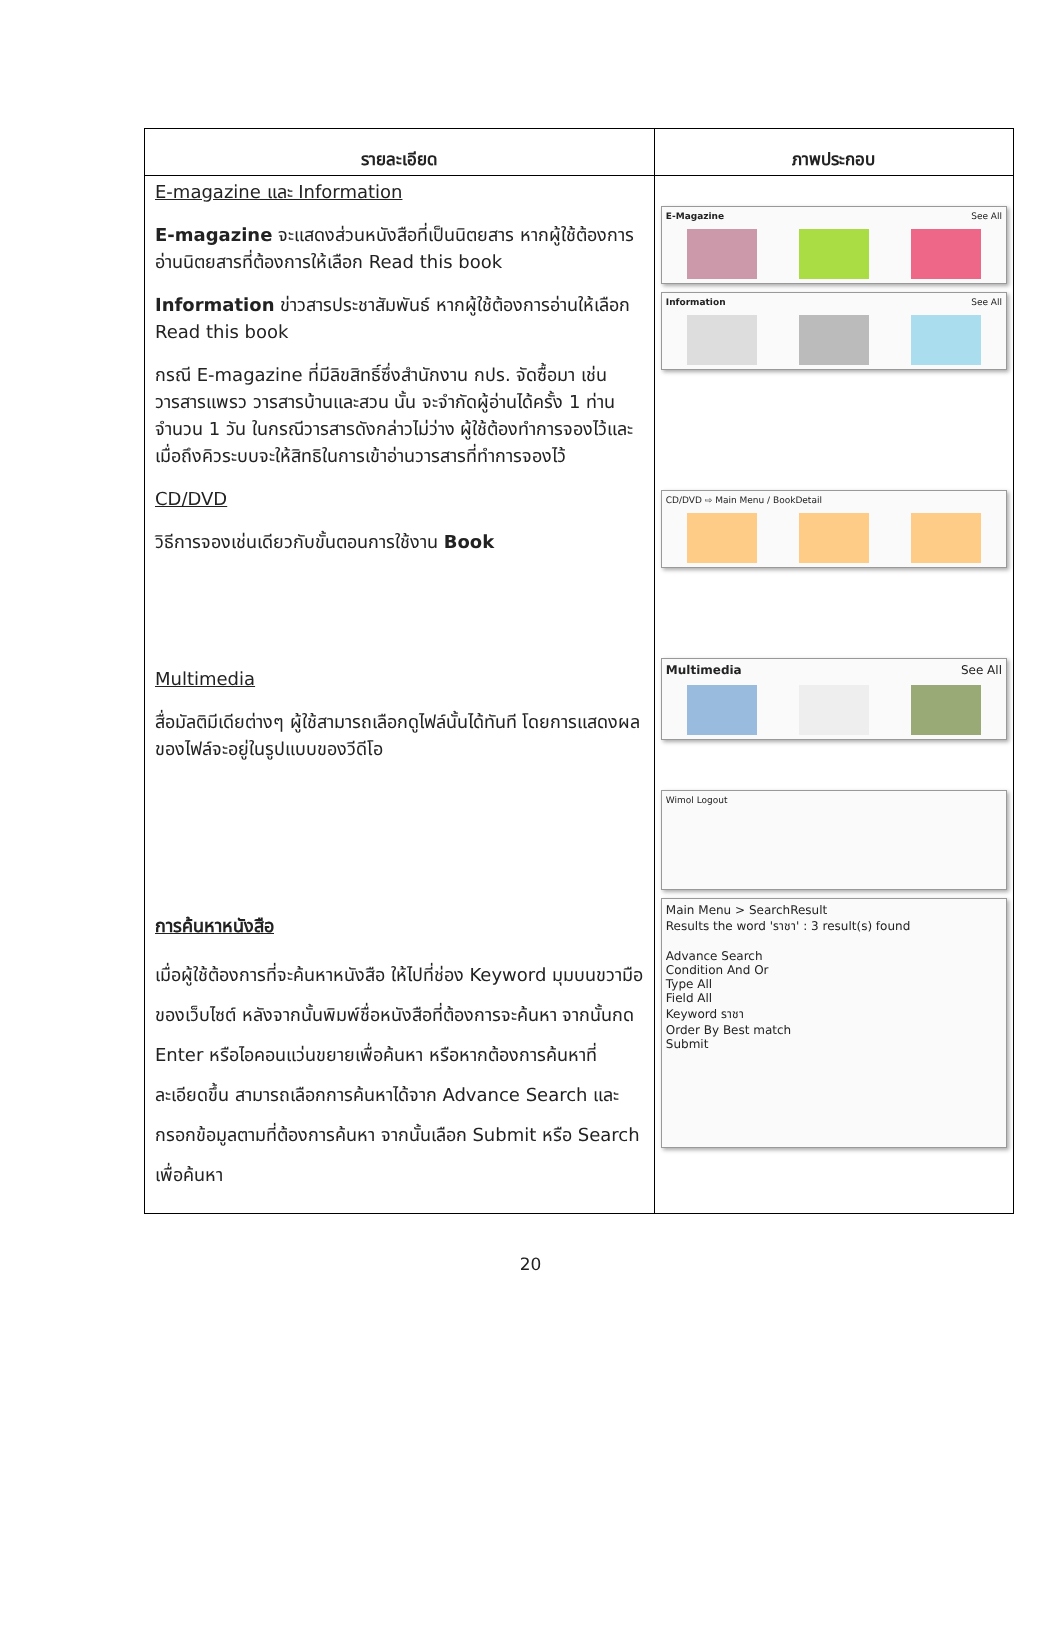| รายละเอียด | ภาพประกอบ |
| --- | --- |
| E-magazine และ Information E-magazine จะแสดงส่วนหนังสือที่เป็นนิตยสาร หากผู้ใช้ต้องการอ่านนิตยสารที่ต้องการให้เลือก Read this book Information ข่าวสารประชาสัมพันธ์ หากผู้ใช้ต้องการอ่านให้เลือก Read this book กรณี E-magazine ที่มีลิขสิทธิ์ซึ่งสำนักงาน กปร. จัดซื้อมา เช่น วารสารแพรว วารสารบ้านและสวน นั้น จะจำกัดผู้อ่านได้ครั้ง 1 ท่านจำนวน 1 วัน ในกรณีวารสารดังกล่าวไม่ว่าง ผู้ใช้ต้องทำการจองไว้และเมื่อถึงคิวระบบจะให้สิทธิในการเข้าอ่านวารสารที่ทำการจองไว้ CD/DVD วิธีการจองเช่นเดียวกับขั้นตอนการใช้งาน Book Multimedia สื่อมัลติมีเดียต่างๆ ผู้ใช้สามารถเลือกดูไฟล์นั้นได้ทันที โดยการแสดงผลของไฟล์จะอยู่ในรูปแบบของวีดีโอ การค้นหาหนังสือ เมื่อผู้ใช้ต้องการที่จะค้นหาหนังสือ ให้ไปที่ช่อง Keyword มุมบนขวามือของเว็บไซต์ หลังจากนั้นพิมพ์ชื่อหนังสือที่ต้องการจะค้นหา จากนั้นกด Enter หรือไอคอนแว่นขยายเพื่อค้นหา หรือหากต้องการค้นหาที่ละเอียดขึ้น สามารถเลือกการค้นหาได้จาก Advance Search และกรอกข้อมูลตามที่ต้องการค้นหา จากนั้นเลือก Submit หรือ Search เพื่อค้นหา | E-Magazine See All Information See All CD/DVD ⇨ Main Menu / BookDetail Multimedia See All Wimol Logout Main Menu > SearchResult Results the word 'ราชา' : 3 result(s) found Advance Search Condition And Or Type All Field All Keyword ราชา Order By Best match Submit |
20